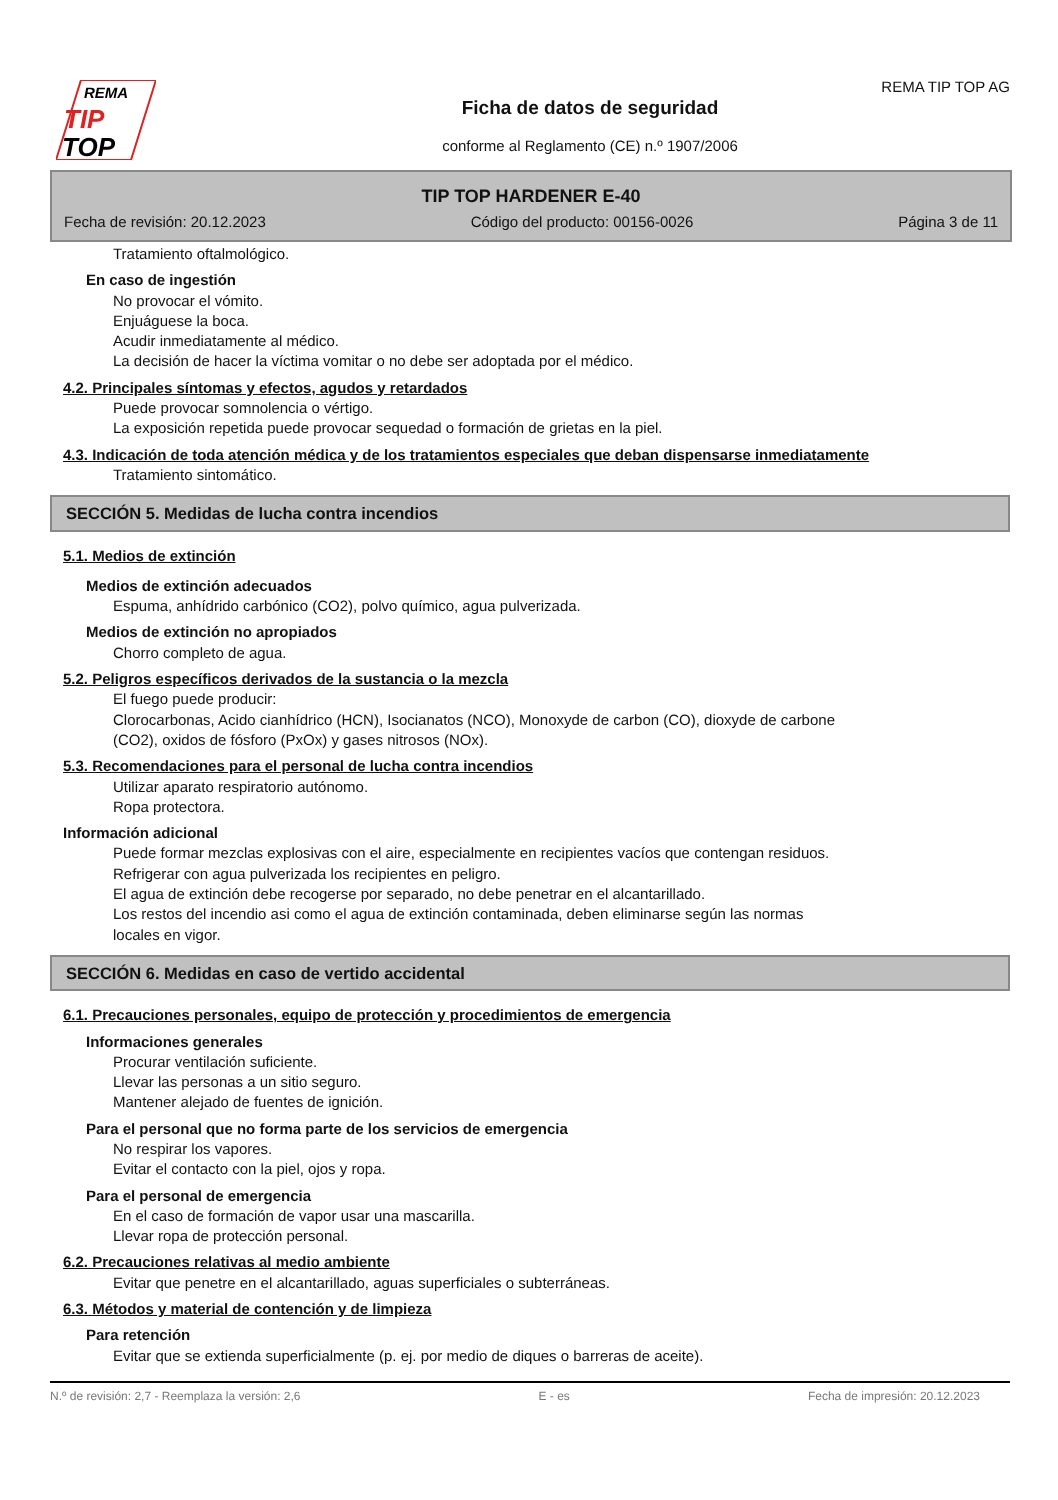REMA
TIP
TOP
REMA TIP TOP AG
Ficha de datos de seguridad
conforme al Reglamento (CE) n.º 1907/2006
TIP TOP HARDENER E-40
Fecha de revisión: 20.12.2023 Código del producto: 00156-0026 Página 3 de 11
Tratamiento oftalmológico.
En caso de ingestión
No provocar el vómito.
Enjuáguese la boca.
Acudir inmediatamente al médico.
La decisión de hacer la víctima vomitar o no debe ser adoptada por el médico.
4.2. Principales síntomas y efectos, agudos y retardados
Puede provocar somnolencia o vértigo.
La exposición repetida puede provocar sequedad o formación de grietas en la piel.
4.3. Indicación de toda atención médica y de los tratamientos especiales que deban dispensarse inmediatamente
Tratamiento sintomático.
SECCIÓN 5. Medidas de lucha contra incendios
5.1. Medios de extinción
Medios de extinción adecuados
Espuma, anhídrido carbónico (CO2), polvo químico, agua pulverizada.
Medios de extinción no apropiados
Chorro completo de agua.
5.2. Peligros específicos derivados de la sustancia o la mezcla
El fuego puede producir:
Clorocarbonas, Acido cianhídrico (HCN), Isocianatos (NCO), Monoxyde de carbon (CO), dioxyde de carbone
(CO2), oxidos de fósforo (PxOx) y gases nitrosos (NOx).
5.3. Recomendaciones para el personal de lucha contra incendios
Utilizar aparato respiratorio autónomo.
Ropa protectora.
Información adicional
Puede formar mezclas explosivas con el aire, especialmente en recipientes vacíos que contengan residuos.
Refrigerar con agua pulverizada los recipientes en peligro.
El agua de extinción debe recogerse por separado, no debe penetrar en el alcantarillado.
Los restos del incendio asi como el agua de extinción contaminada, deben eliminarse según las normas
locales en vigor.
SECCIÓN 6. Medidas en caso de vertido accidental
6.1. Precauciones personales, equipo de protección y procedimientos de emergencia
Informaciones generales
Procurar ventilación suficiente.
Llevar las personas a un sitio seguro.
Mantener alejado de fuentes de ignición.
Para el personal que no forma parte de los servicios de emergencia
No respirar los vapores.
Evitar el contacto con la piel, ojos y ropa.
Para el personal de emergencia
En el caso de formación de vapor usar una mascarilla.
Llevar ropa de protección personal.
6.2. Precauciones relativas al medio ambiente
Evitar que penetre en el alcantarillado, aguas superficiales o subterráneas.
6.3. Métodos y material de contención y de limpieza
Para retención
Evitar que se extienda superficialmente (p. ej. por medio de diques o barreras de aceite).
N.º de revisión: 2,7 - Reemplaza la versión: 2,6 E - es Fecha de impresión: 20.12.2023